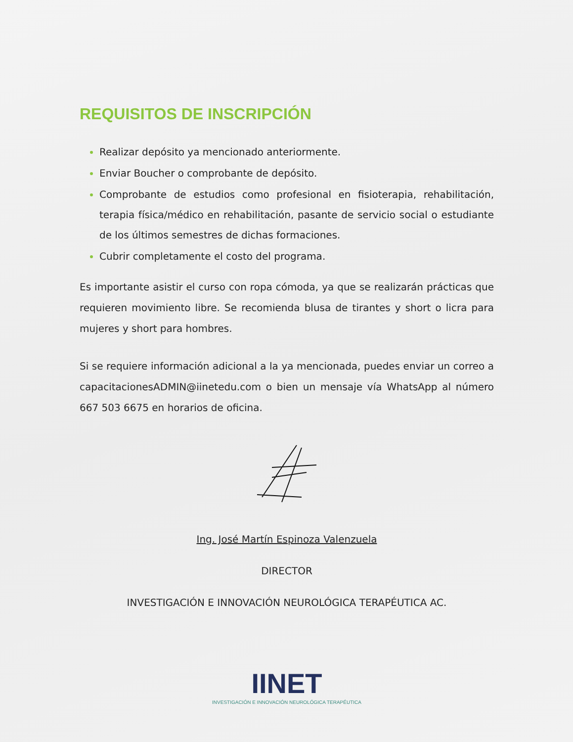REQUISITOS DE INSCRIPCIÓN
Realizar depósito ya mencionado anteriormente.
Enviar Boucher o comprobante de depósito.
Comprobante de estudios como profesional en fisioterapia, rehabilitación, terapia física/médico en rehabilitación, pasante de servicio social o estudiante de los últimos semestres de dichas formaciones.
Cubrir completamente el costo del programa.
Es importante asistir el curso con ropa cómoda, ya que se realizarán prácticas que requieren movimiento libre. Se recomienda blusa de tirantes y short o licra para mujeres y short para hombres.
Si se requiere información adicional a la ya mencionada, puedes enviar un correo a capacitacionesADMIN@iinetedu.com o bien un mensaje vía WhatsApp al número 667 503 6675 en horarios de oficina.
Ing. José Martín Espinoza Valenzuela
DIRECTOR
INVESTIGACIÓN E INNOVACIÓN NEUROLÓGICA TERAPÉUTICA AC.
IINET
INVESTIGACIÓN E INNOVACIÓN NEUROLÓGICA TERAPÉUTICA